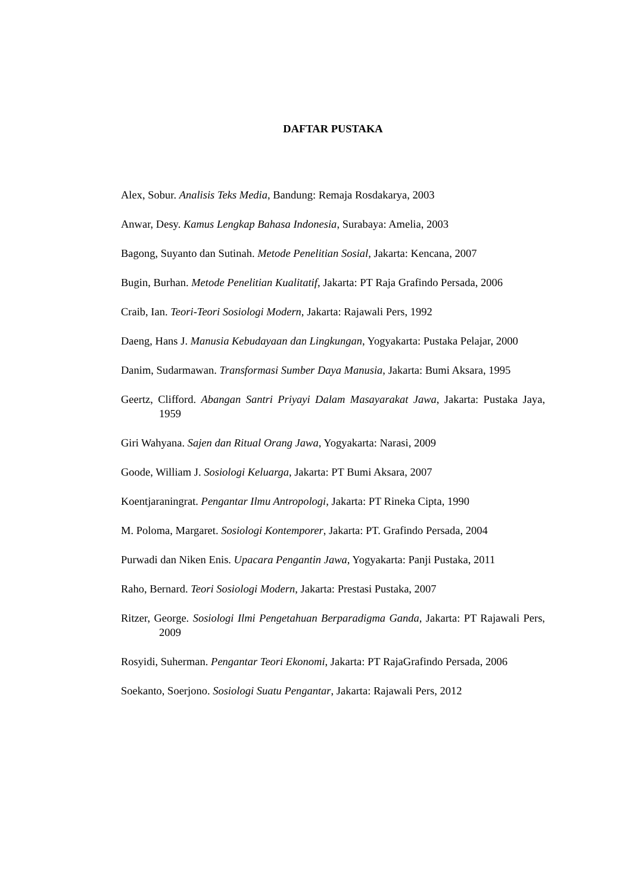DAFTAR PUSTAKA
Alex, Sobur. Analisis Teks Media, Bandung: Remaja Rosdakarya, 2003
Anwar, Desy. Kamus Lengkap Bahasa Indonesia, Surabaya: Amelia, 2003
Bagong, Suyanto dan Sutinah. Metode Penelitian Sosial, Jakarta: Kencana, 2007
Bugin, Burhan. Metode Penelitian Kualitatif, Jakarta: PT Raja Grafindo Persada, 2006
Craib, Ian. Teori-Teori Sosiologi Modern, Jakarta: Rajawali Pers, 1992
Daeng, Hans J. Manusia Kebudayaan dan Lingkungan, Yogyakarta: Pustaka Pelajar, 2000
Danim, Sudarmawan. Transformasi Sumber Daya Manusia, Jakarta: Bumi Aksara, 1995
Geertz, Clifford. Abangan Santri Priyayi Dalam Masayarakat Jawa, Jakarta: Pustaka Jaya, 1959
Giri Wahyana. Sajen dan Ritual Orang Jawa, Yogyakarta: Narasi, 2009
Goode, William J. Sosiologi Keluarga, Jakarta: PT Bumi Aksara, 2007
Koentjaraningrat. Pengantar Ilmu Antropologi, Jakarta: PT Rineka Cipta, 1990
M. Poloma, Margaret. Sosiologi Kontemporer, Jakarta: PT. Grafindo Persada, 2004
Purwadi dan Niken Enis. Upacara Pengantin Jawa, Yogyakarta: Panji Pustaka, 2011
Raho, Bernard. Teori Sosiologi Modern, Jakarta: Prestasi Pustaka, 2007
Ritzer, George. Sosiologi Ilmi Pengetahuan Berparadigma Ganda, Jakarta: PT Rajawali Pers, 2009
Rosyidi, Suherman. Pengantar Teori Ekonomi, Jakarta: PT RajaGrafindo Persada, 2006
Soekanto, Soerjono. Sosiologi Suatu Pengantar, Jakarta: Rajawali Pers, 2012